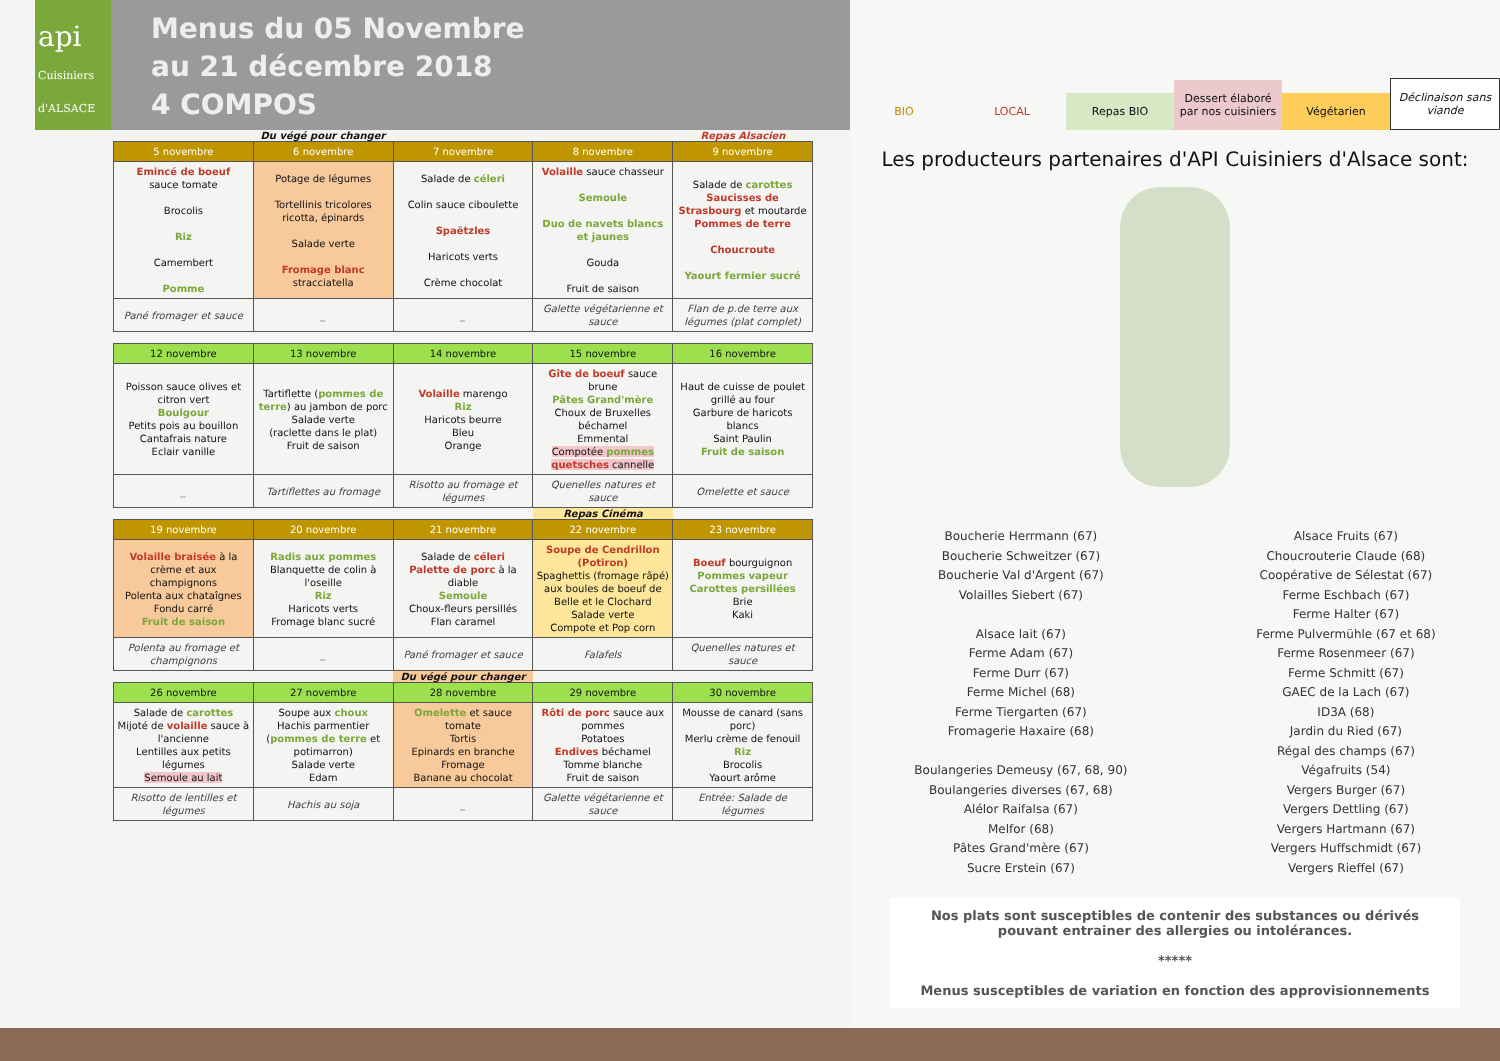api
Cuisiniers d'ALSACE
Menus du 05 Novembre
au 21 décembre 2018
4 COMPOS
Du végé pour changer Repas Alsacien
| 5 novembre | 6 novembre | 7 novembre | 8 novembre | 9 novembre |
| --- | --- | --- | --- | --- |
| Emincé de boeuf sauce tomate Brocolis Riz Camembert Pomme | Potage de légumes Tortellinis tricolores ricotta, épinards Salade verte Fromage blanc stracciatella | Salade de céleri Colin sauce ciboulette Spaëtzles Haricots verts Crème chocolat | Volaille sauce chasseur Semoule Duo de navets blancs et jaunes Gouda Fruit de saison | Salade de carottes Saucisses de Strasbourg et moutarde Pommes de terre Choucroute Yaourt fermier sucré |
| Pané fromager et sauce | _ | _ | Galette végétarienne et sauce | Flan de p.de terre aux légumes (plat complet) |
| 12 novembre | 13 novembre | 14 novembre | 15 novembre | 16 novembre |
| --- | --- | --- | --- | --- |
| Poisson sauce olives et citron vert Boulgour Petits pois au bouillon Cantafrais nature Eclair vanille | Tartiflette ( pommes de terre ) au jambon de porc Salade verte (raclette dans le plat) Fruit de saison | Volaille marengo Riz Haricots beurre Bleu Orange | Gîte de boeuf sauce brune Pâtes Grand'mère Choux de Bruxelles béchamel Emmental Compotée pommes quetsches cannelle | Haut de cuisse de poulet grillé au four Garbure de haricots blancs Saint Paulin Fruit de saison |
| _ | Tartiflettes au fromage | Risotto au fromage et légumes | Quenelles natures et sauce | Omelette et sauce |
Repas Cinéma
| 19 novembre | 20 novembre | 21 novembre | 22 novembre | 23 novembre |
| --- | --- | --- | --- | --- |
| Volaille braisée à la crème et aux champignons Polenta aux chataîgnes Fondu carré Fruit de saison | Radis aux pommes Blanquette de colin à l'oseille Riz Haricots verts Fromage blanc sucré | Salade de céleri Palette de porc à la diable Semoule Choux-fleurs persillés Flan caramel | Soupe de Cendrillon (Potiron) Spaghettis (fromage râpé) aux boules de boeuf de Belle et le Clochard Salade verte Compote et Pop corn | Boeuf bourguignon Pommes vapeur Carottes persillées Brie Kaki |
| Polenta au fromage et champignons | _ | Pané fromager et sauce | Falafels | Quenelles natures et sauce |
Du végé pour changer
| 26 novembre | 27 novembre | 28 novembre | 29 novembre | 30 novembre |
| --- | --- | --- | --- | --- |
| Salade de carottes Mijoté de volaille sauce à l'ancienne Lentilles aux petits légumes Semoule au lait | Soupe aux choux Hachis parmentier ( pommes de terre et potimarron) Salade verte Edam | Omelette et sauce tomate Tortis Epinards en branche Fromage Banane au chocolat | Rôti de porc sauce aux pommes Potatoes Endives béchamel Tomme blanche Fruit de saison | Mousse de canard (sans porc) Merlu crème de fenouil Riz Brocolis Yaourt arôme |
| Risotto de lentilles et légumes | Hachis au soja | _ | Galette végétarienne et sauce | Entrée: Salade de légumes |
BIO
LOCAL
Repas BIO
Dessert élaboré par nos cuisiniers
Végétarien
Déclinaison sans viande
Les producteurs partenaires d'API Cuisiniers d'Alsace sont:
Boucherie Herrmann (67)
Boucherie Schweitzer (67)
Boucherie Val d'Argent (67)
Volailles Siebert (67)
Alsace lait (67)
Ferme Adam (67)
Ferme Durr (67)
Ferme Michel (68)
Ferme Tiergarten (67)
Fromagerie Haxaire (68)
Boulangeries Demeusy (67, 68, 90)
Boulangeries diverses (67, 68)
Alélor Raifalsa (67)
Melfor (68)
Pâtes Grand'mère (67)
Sucre Erstein (67)
Alsace Fruits (67)
Choucrouterie Claude (68)
Coopérative de Sélestat (67)
Ferme Eschbach (67)
Ferme Halter (67)
Ferme Pulvermühle (67 et 68)
Ferme Rosenmeer (67)
Ferme Schmitt (67)
GAEC de la Lach (67)
ID3A (68)
Jardin du Ried (67)
Régal des champs (67)
Végafruits (54)
Vergers Burger (67)
Vergers Dettling (67)
Vergers Hartmann (67)
Vergers Huffschmidt (67)
Vergers Rieffel (67)
Nos plats sont susceptibles de contenir des substances ou dérivés pouvant entrainer des allergies ou intolérances.
*****
Menus susceptibles de variation en fonction des approvisionnements